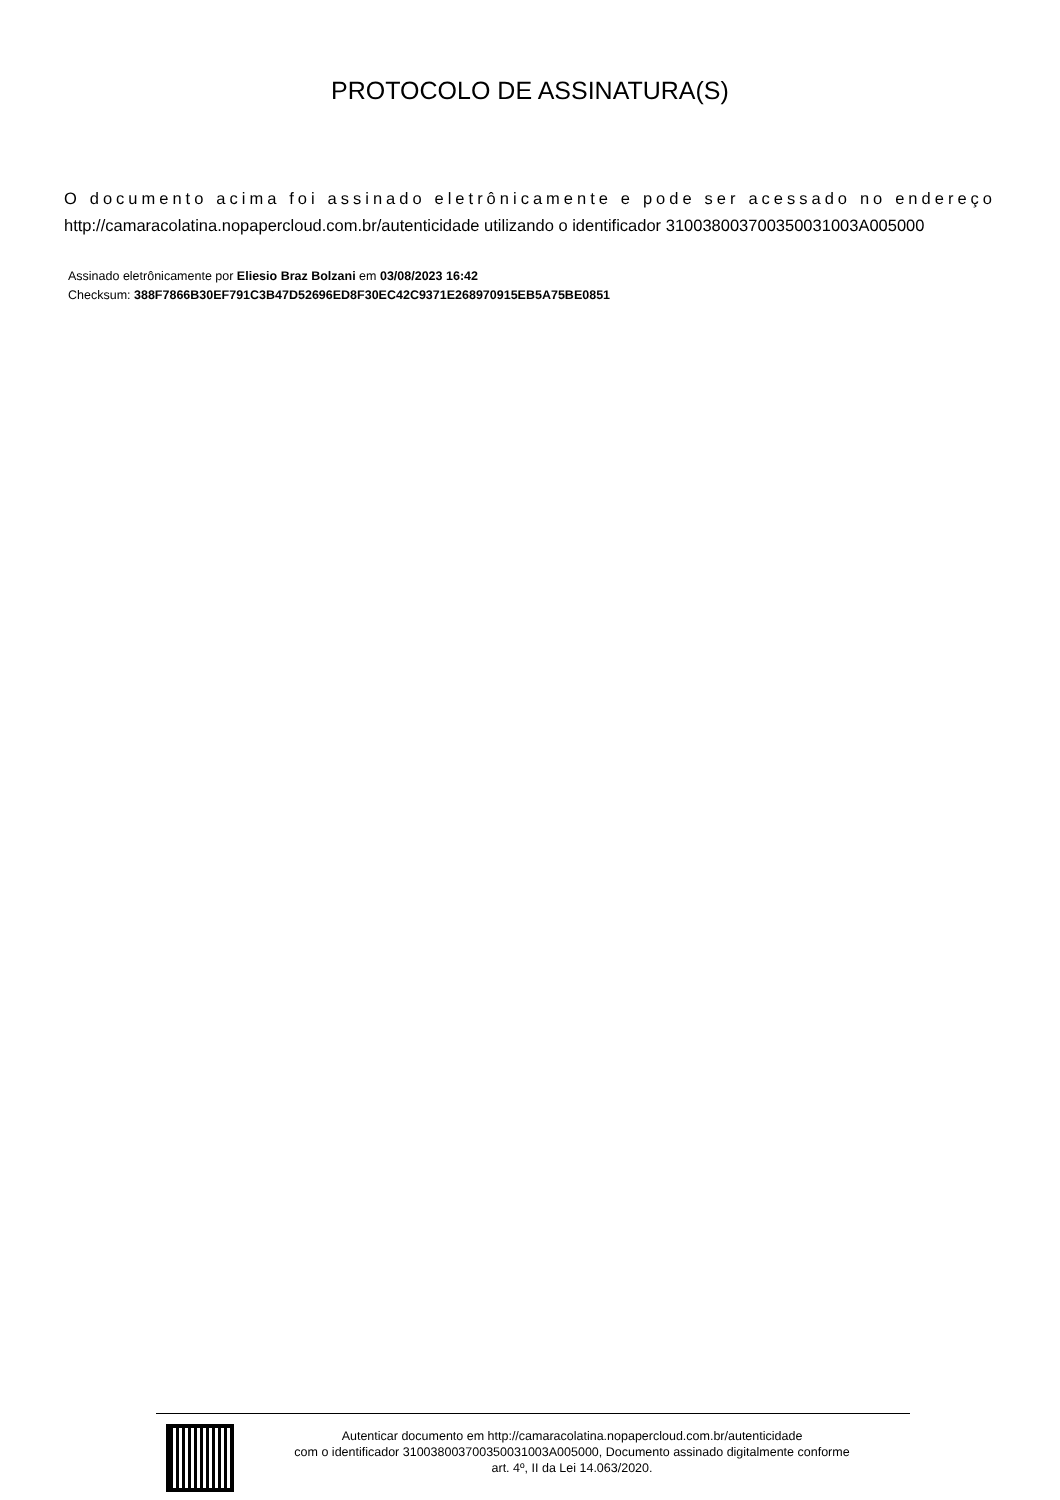PROTOCOLO DE ASSINATURA(S)
O documento acima foi assinado eletrônicamente e pode ser acessado no endereço http://camaracolatina.nopapercloud.com.br/autenticidade utilizando o identificador 310038003700350031003A005000
Assinado eletrônicamente por Eliesio Braz Bolzani em 03/08/2023 16:42
Checksum: 388F7866B30EF791C3B47D52696ED8F30EC42C9371E268970915EB5A75BE0851
Autenticar documento em http://camaracolatina.nopapercloud.com.br/autenticidade
com o identificador 310038003700350031003A005000, Documento assinado digitalmente conforme
art. 4º, II da Lei 14.063/2020.